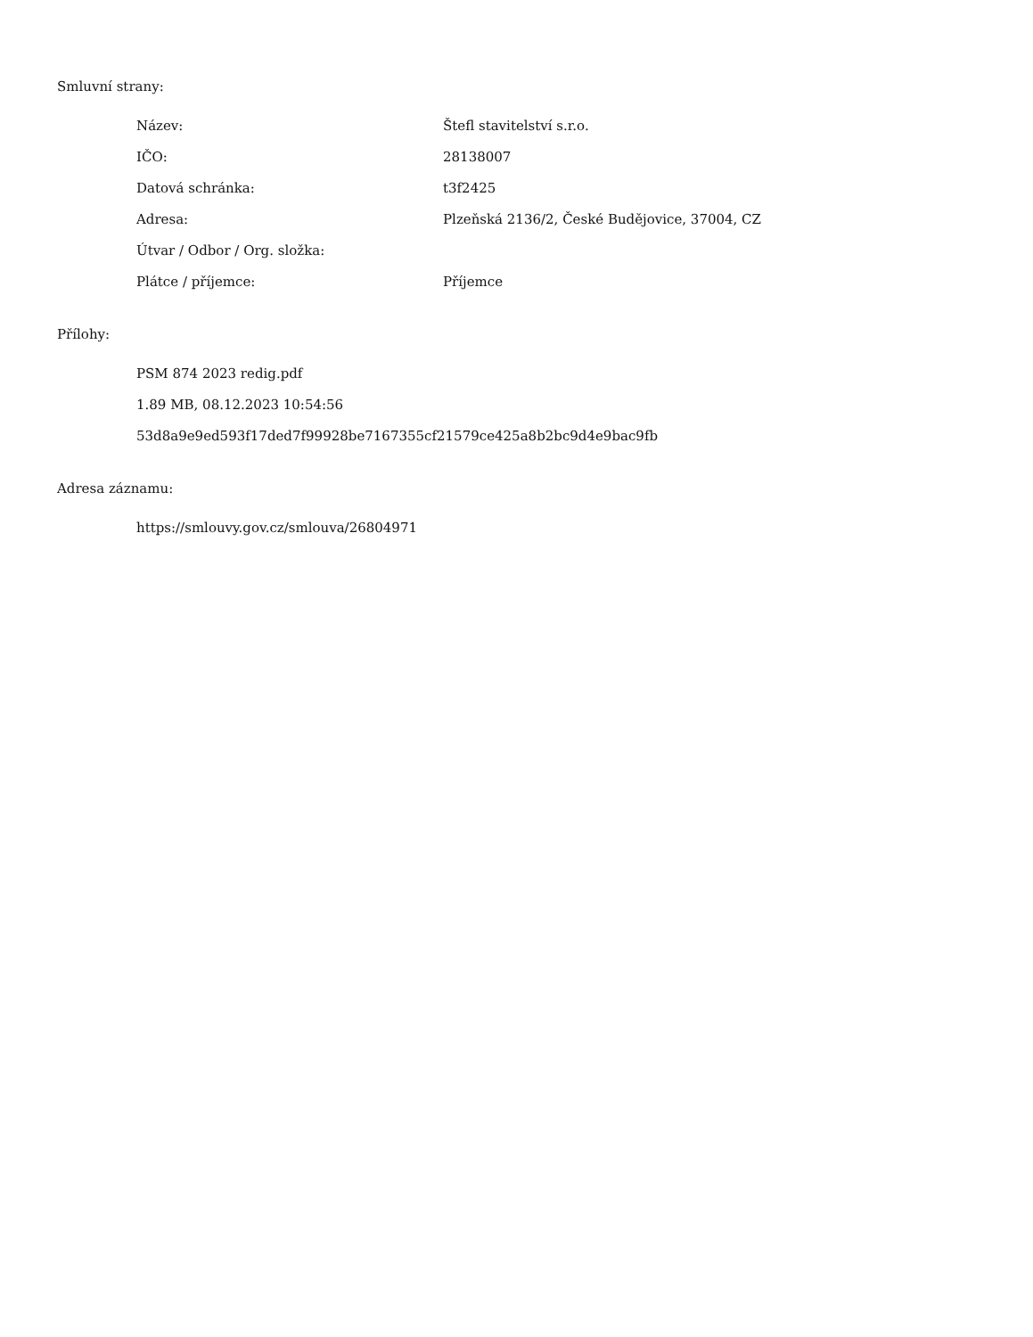Smluvní strany:
| Název: | Štefl stavitelství s.r.o. |
| IČO: | 28138007 |
| Datová schránka: | t3f2425 |
| Adresa: | Plzeňská 2136/2, České Budějovice, 37004, CZ |
| Útvar / Odbor / Org. složka: | |
| Plátce / příjemce: | Příjemce |
Přílohy:
PSM 874 2023 redig.pdf
1.89 MB, 08.12.2023 10:54:56
53d8a9e9ed593f17ded7f99928be7167355cf21579ce425a8b2bc9d4e9bac9fb
Adresa záznamu:
https://smlouvy.gov.cz/smlouva/26804971